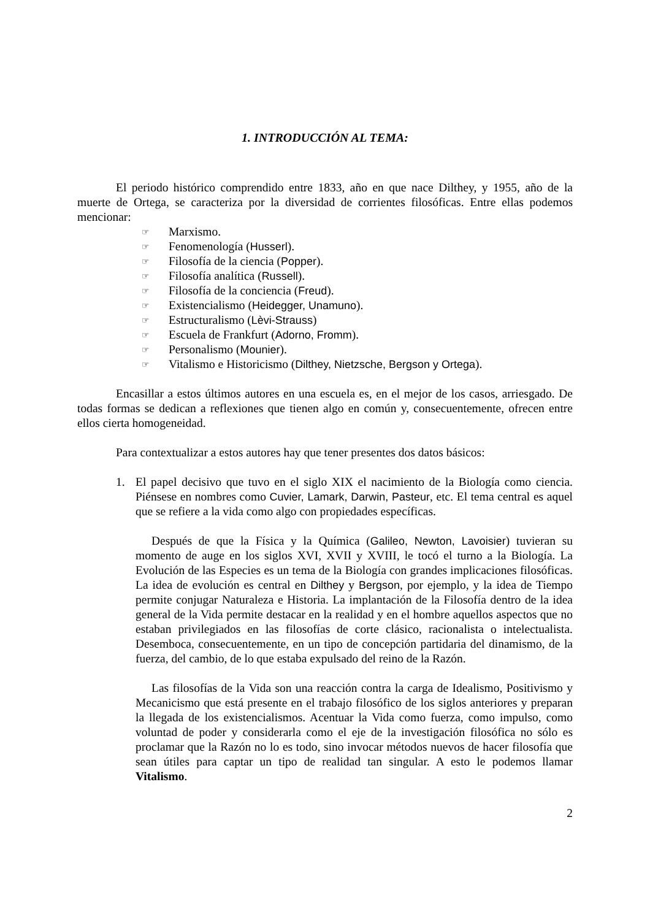1. INTRODUCCIÓN AL TEMA:
El periodo histórico comprendido entre 1833, año en que nace Dilthey, y 1955, año de la muerte de Ortega, se caracteriza por la diversidad de corrientes filosóficas. Entre ellas podemos mencionar:
☞ Marxismo.
☞ Fenomenología (Husserl).
☞ Filosofía de la ciencia (Popper).
☞ Filosofía analítica (Russell).
☞ Filosofía de la conciencia (Freud).
☞ Existencialismo (Heidegger, Unamuno).
☞ Estructuralismo (Lèvi-Strauss)
☞ Escuela de Frankfurt (Adorno, Fromm).
☞ Personalismo (Mounier).
☞ Vitalismo e Historicismo (Dilthey, Nietzsche, Bergson y Ortega).
Encasillar a estos últimos autores en una escuela es, en el mejor de los casos, arriesgado. De todas formas se dedican a reflexiones que tienen algo en común y, consecuentemente, ofrecen entre ellos cierta homogeneidad.
Para contextualizar a estos autores hay que tener presentes dos datos básicos:
1. El papel decisivo que tuvo en el siglo XIX el nacimiento de la Biología como ciencia. Piénsese en nombres como Cuvier, Lamark, Darwin, Pasteur, etc. El tema central es aquel que se refiere a la vida como algo con propiedades específicas.
Después de que la Física y la Química (Galileo, Newton, Lavoisier) tuvieran su momento de auge en los siglos XVI, XVII y XVIII, le tocó el turno a la Biología. La Evolución de las Especies es un tema de la Biología con grandes implicaciones filosóficas. La idea de evolución es central en Dilthey y Bergson, por ejemplo, y la idea de Tiempo permite conjugar Naturaleza e Historia. La implantación de la Filosofía dentro de la idea general de la Vida permite destacar en la realidad y en el hombre aquellos aspectos que no estaban privilegiados en las filosofías de corte clásico, racionalista o intelectualista. Desemboca, consecuentemente, en un tipo de concepción partidaria del dinamismo, de la fuerza, del cambio, de lo que estaba expulsado del reino de la Razón.
Las filosofías de la Vida son una reacción contra la carga de Idealismo, Positivismo y Mecanicismo que está presente en el trabajo filosófico de los siglos anteriores y preparan la llegada de los existencialismos. Acentuar la Vida como fuerza, como impulso, como voluntad de poder y considerarla como el eje de la investigación filosófica no sólo es proclamar que la Razón no lo es todo, sino invocar métodos nuevos de hacer filosofía que sean útiles para captar un tipo de realidad tan singular. A esto le podemos llamar Vitalismo.
2